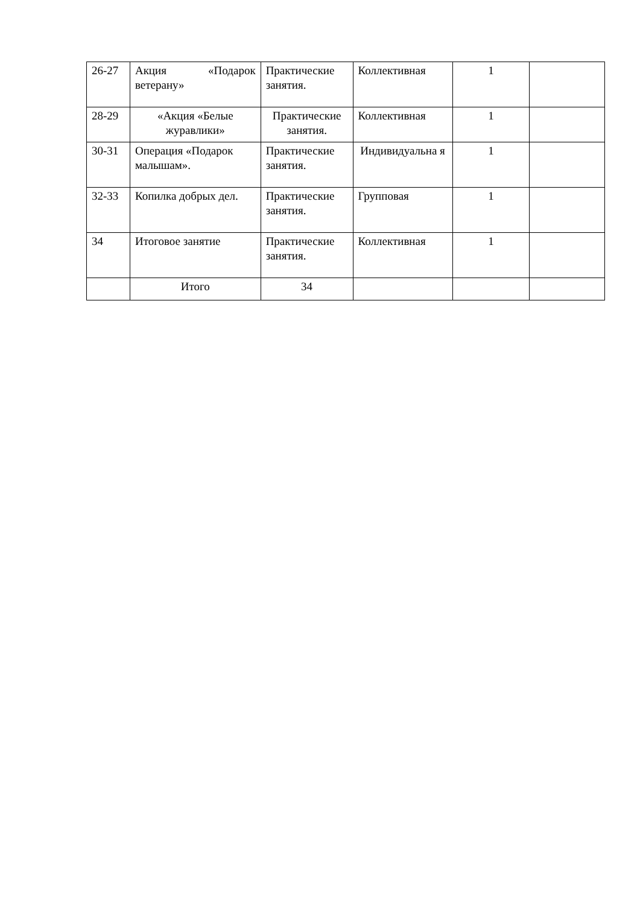| 26-27 | Акция «Подарок ветерану» | Практические занятия. | Коллективная | 1 | |
| 28-29 | «Акция «Белые журавлики» | Практические занятия. | Коллективная | 1 | |
| 30-31 | Операция «Подарок малышам». | Практические занятия. | Индивидуальна я | 1 | |
| 32-33 | Копилка добрых дел. | Практические занятия. | Групповая | 1 | |
| 34 | Итоговое занятие | Практические занятия. | Коллективная | 1 | |
| | Итого | 34 | | | |